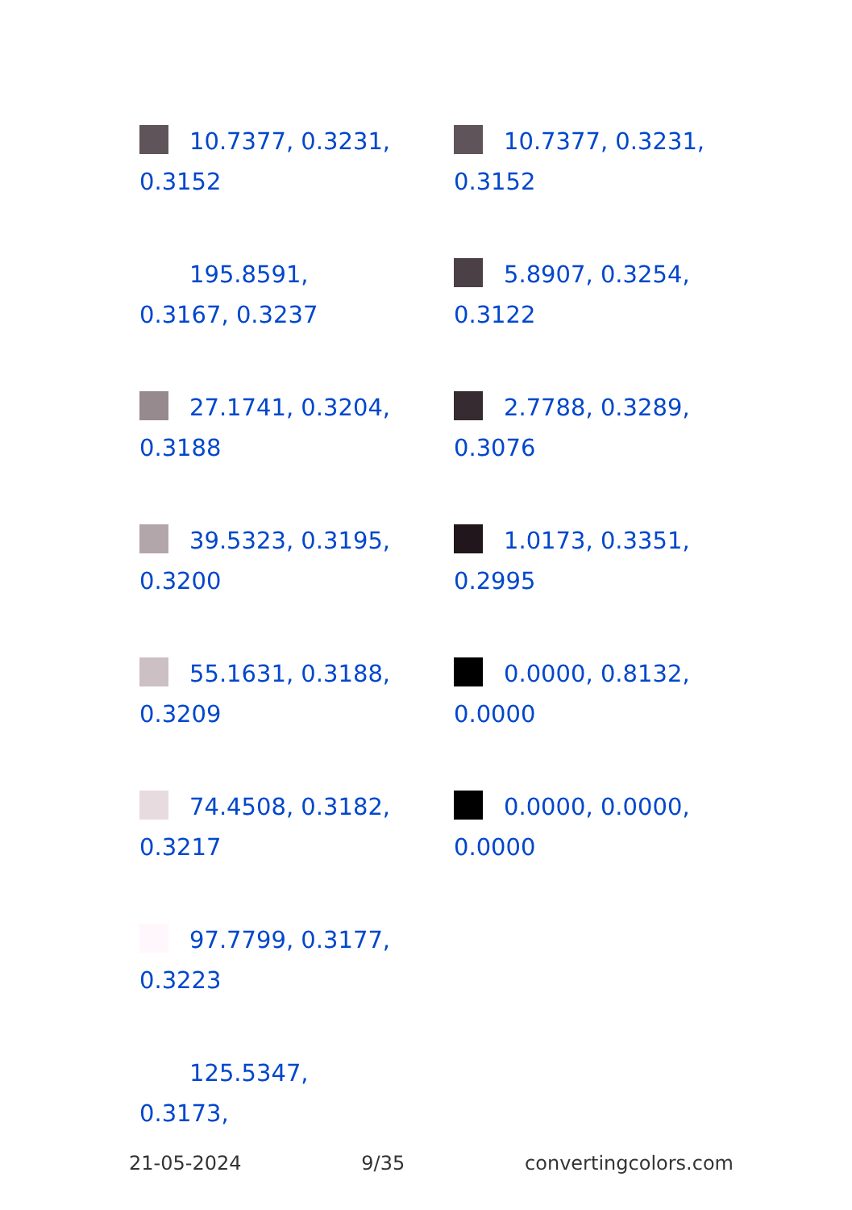10.7377, 0.3231, 0.3152
10.7377, 0.3231, 0.3152
195.8591, 0.3167, 0.3237
5.8907, 0.3254, 0.3122
27.1741, 0.3204, 0.3188
2.7788, 0.3289, 0.3076
39.5323, 0.3195, 0.3200
1.0173, 0.3351, 0.2995
55.1631, 0.3188, 0.3209
0.0000, 0.8132, 0.0000
74.4508, 0.3182, 0.3217
0.0000, 0.0000, 0.0000
97.7799, 0.3177, 0.3223
125.5347, 0.3173,
21-05-2024 9/35 convertingcolors.com